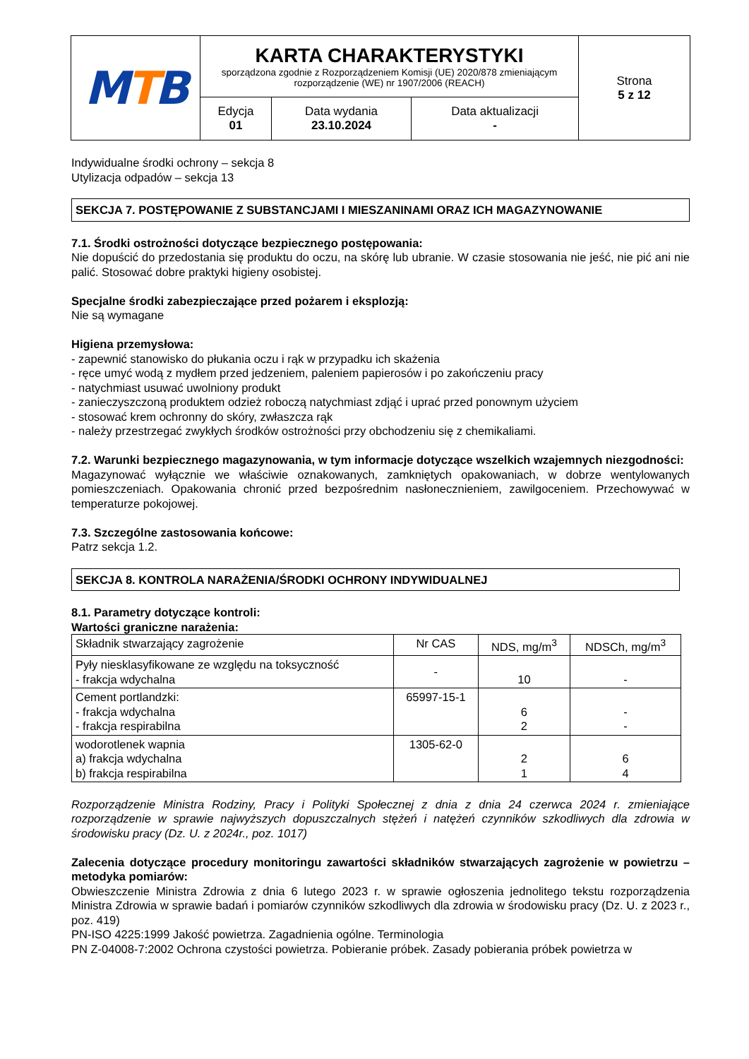| M T B | KARTA CHARAKTERYSTYKI sporządzona zgodnie z Rozporządzeniem Komisji (UE) 2020/878 zmieniającym rozporządzenie (WE) nr 1907/2006 (REACH) | | | Strona 5 z 12 |
| | Edycja 01 | Data wydania 23.10.2024 | Data aktualizacji - | |
Indywidualne środki ochrony – sekcja 8
Utylizacja odpadów – sekcja 13
SEKCJA 7. POSTĘPOWANIE Z SUBSTANCJAMI I MIESZANINAMI ORAZ ICH MAGAZYNOWANIE
7.1. Środki ostrożności dotyczące bezpiecznego postępowania:
Nie dopuścić do przedostania się produktu do oczu, na skórę lub ubranie. W czasie stosowania nie jeść, nie pić ani nie palić. Stosować dobre praktyki higieny osobistej.
Specjalne środki zabezpieczające przed pożarem i eksplozją:
Nie są wymagane
Higiena przemysłowa:
- zapewnić stanowisko do płukania oczu i rąk w przypadku ich skażenia
- ręce umyć wodą z mydłem przed jedzeniem, paleniem papierosów i po zakończeniu pracy
- natychmiast usuwać uwolniony produkt
- zanieczyszczoną produktem odzież roboczą natychmiast zdjąć i uprać przed ponownym użyciem
- stosować krem ochronny do skóry, zwłaszcza rąk
- należy przestrzegać zwykłych środków ostrożności przy obchodzeniu się z chemikaliami.
7.2. Warunki bezpiecznego magazynowania, w tym informacje dotyczące wszelkich wzajemnych niezgodności:
Magazynować wyłącznie we właściwie oznakowanych, zamkniętych opakowaniach, w dobrze wentylowanych pomieszczeniach. Opakowania chronić przed bezpośrednim nasłonecznieniem, zawilgoceniem. Przechowywać w temperaturze pokojowej.
7.3. Szczególne zastosowania końcowe:
Patrz sekcja 1.2.
SEKCJA 8. KONTROLA NARAŻENIA/ŚRODKI OCHRONY INDYWIDUALNEJ
8.1. Parametry dotyczące kontroli:
Wartości graniczne narażenia:
| Składnik stwarzający zagrożenie | Nr CAS | NDS, mg/m<sup>3</sup> | NDSCh, mg/m<sup>3</sup> |
| Pyły niesklasyfikowane ze względu na toksyczność - frakcja wdychalna | - | 10 | - |
| Cement portlandzki: - frakcja wdychalna - frakcja respirabilna | 65997-15-1 | 6 2 | - - |
| wodorotlenek wapnia a) frakcja wdychalna b) frakcja respirabilna | 1305-62-0 | 2 1 | 6 4 |
Rozporządzenie Ministra Rodziny, Pracy i Polityki Społecznej z dnia z dnia 24 czerwca 2024 r. zmieniające rozporządzenie w sprawie najwyższych dopuszczalnych stężeń i natężeń czynników szkodliwych dla zdrowia w środowisku pracy (Dz. U. z 2024r., poz. 1017)
Zalecenia dotyczące procedury monitoringu zawartości składników stwarzających zagrożenie w powietrzu – metodyka pomiarów:
Obwieszczenie Ministra Zdrowia z dnia 6 lutego 2023 r. w sprawie ogłoszenia jednolitego tekstu rozporządzenia Ministra Zdrowia w sprawie badań i pomiarów czynników szkodliwych dla zdrowia w środowisku pracy (Dz. U. z 2023 r., poz. 419)
PN-ISO 4225:1999 Jakość powietrza. Zagadnienia ogólne. Terminologia
PN Z-04008-7:2002 Ochrona czystości powietrza. Pobieranie próbek. Zasady pobierania próbek powietrza w